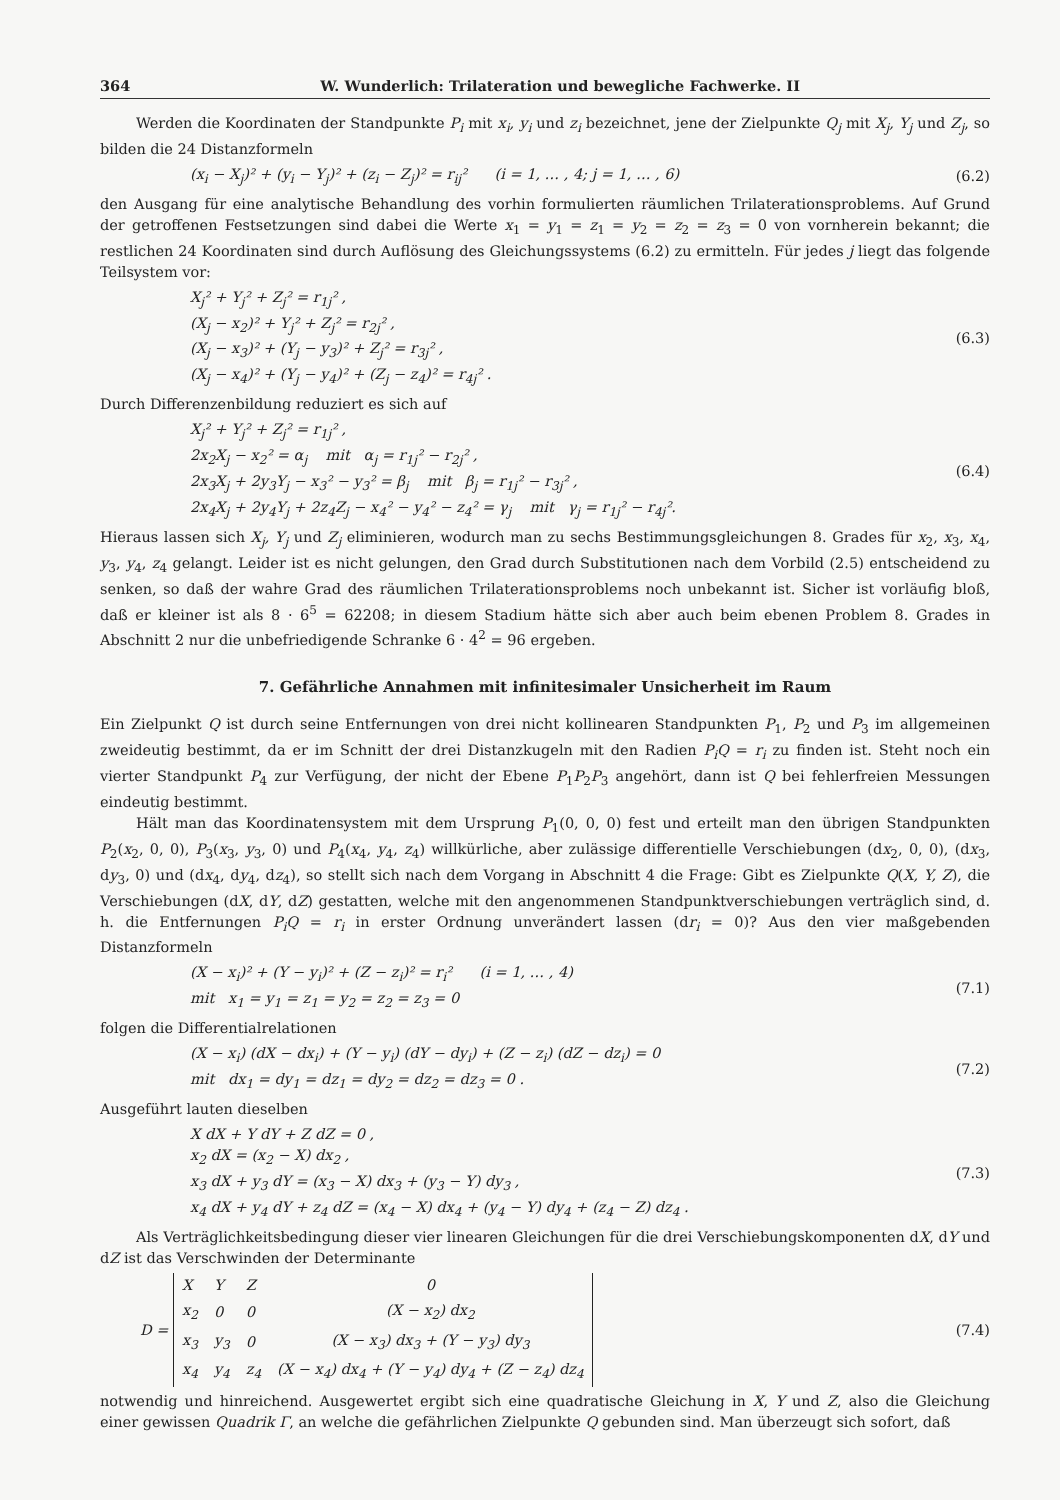364 W. Wunderlich: Trilateration und bewegliche Fachwerke. II
Werden die Koordinaten der Standpunkte P<sub>i</sub> mit x<sub>i</sub>, y<sub>i</sub> und z<sub>i</sub> bezeichnet, jene der Zielpunkte Q<sub>j</sub> mit X<sub>j</sub>, Y<sub>j</sub> und Z<sub>j</sub>, so bilden die 24 Distanzformeln
(x<sub>i</sub> − X<sub>j</sub>)² + (y<sub>i</sub> − Y<sub>j</sub>)² + (z<sub>i</sub> − Z<sub>j</sub>)² = r<sub>ij</sub>² (i = 1, … , 4; j = 1, … , 6)
(6.2)
den Ausgang für eine analytische Behandlung des vorhin formulierten räumlichen Trilaterationsproblems. Auf Grund der getroffenen Festsetzungen sind dabei die Werte x<sub>1</sub> = y<sub>1</sub> = z<sub>1</sub> = y<sub>2</sub> = z<sub>2</sub> = z<sub>3</sub> = 0 von vornherein bekannt; die restlichen 24 Koordinaten sind durch Auflösung des Gleichungssystems (6.2) zu ermitteln. Für jedes j liegt das folgende Teilsystem vor:
X<sub>j</sub>² + Y<sub>j</sub>² + Z<sub>j</sub>² = r<sub>1j</sub>² ,
(X<sub>j</sub> − x<sub>2</sub>)² + Y<sub>j</sub>² + Z<sub>j</sub>² = r<sub>2j</sub>² ,
(X<sub>j</sub> − x<sub>3</sub>)² + (Y<sub>j</sub> − y<sub>3</sub>)² + Z<sub>j</sub>² = r<sub>3j</sub>² ,
(X<sub>j</sub> − x<sub>4</sub>)² + (Y<sub>j</sub> − y<sub>4</sub>)² + (Z<sub>j</sub> − z<sub>4</sub>)² = r<sub>4j</sub>² .
(6.3)
Durch Differenzenbildung reduziert es sich auf
X<sub>j</sub>² + Y<sub>j</sub>² + Z<sub>j</sub>² = r<sub>1j</sub>² ,
2x<sub>2</sub>X<sub>j</sub> − x<sub>2</sub>² = α<sub>j</sub> mit α<sub>j</sub> = r<sub>1j</sub>² − r<sub>2j</sub>² ,
2x<sub>3</sub>X<sub>j</sub> + 2y<sub>3</sub>Y<sub>j</sub> − x<sub>3</sub>² − y<sub>3</sub>² = β<sub>j</sub> mit β<sub>j</sub> = r<sub>1j</sub>² − r<sub>3j</sub>² ,
2x<sub>4</sub>X<sub>j</sub> + 2y<sub>4</sub>Y<sub>j</sub> + 2z<sub>4</sub>Z<sub>j</sub> − x<sub>4</sub>² − y<sub>4</sub>² − z<sub>4</sub>² = γ<sub>j</sub> mit γ<sub>j</sub> = r<sub>1j</sub>² − r<sub>4j</sub>².
(6.4)
Hieraus lassen sich X<sub>j</sub>, Y<sub>j</sub> und Z<sub>j</sub> eliminieren, wodurch man zu sechs Bestimmungsgleichungen 8. Grades für x<sub>2</sub>, x<sub>3</sub>, x<sub>4</sub>, y<sub>3</sub>, y<sub>4</sub>, z<sub>4</sub> gelangt. Leider ist es nicht gelungen, den Grad durch Substitutionen nach dem Vorbild (2.5) entscheidend zu senken, so daß der wahre Grad des räumlichen Trilaterationsproblems noch unbekannt ist. Sicher ist vorläufig bloß, daß er kleiner ist als 8 · 6<sup>5</sup> = 62208; in diesem Stadium hätte sich aber auch beim ebenen Problem 8. Grades in Abschnitt 2 nur die unbefriedigende Schranke 6 · 4<sup>2</sup> = 96 ergeben.
7. Gefährliche Annahmen mit infinitesimaler Unsicherheit im Raum
Ein Zielpunkt Q ist durch seine Entfernungen von drei nicht kollinearen Standpunkten P<sub>1</sub>, P<sub>2</sub> und P<sub>3</sub> im allgemeinen zweideutig bestimmt, da er im Schnitt der drei Distanzkugeln mit den Radien P<sub>i</sub>Q = r<sub>i</sub> zu finden ist. Steht noch ein vierter Standpunkt P<sub>4</sub> zur Verfügung, der nicht der Ebene P<sub>1</sub>P<sub>2</sub>P<sub>3</sub> angehört, dann ist Q bei fehlerfreien Messungen eindeutig bestimmt.
Hält man das Koordinatensystem mit dem Ursprung P<sub>1</sub>(0, 0, 0) fest und erteilt man den übrigen Standpunkten P<sub>2</sub>(x<sub>2</sub>, 0, 0), P<sub>3</sub>(x<sub>3</sub>, y<sub>3</sub>, 0) und P<sub>4</sub>(x<sub>4</sub>, y<sub>4</sub>, z<sub>4</sub>) willkürliche, aber zulässige differentielle Verschiebungen (dx<sub>2</sub>, 0, 0), (dx<sub>3</sub>, dy<sub>3</sub>, 0) und (dx<sub>4</sub>, dy<sub>4</sub>, dz<sub>4</sub>), so stellt sich nach dem Vorgang in Abschnitt 4 die Frage: Gibt es Zielpunkte Q(X, Y, Z), die Verschiebungen (dX, dY, dZ) gestatten, welche mit den angenommenen Standpunktverschiebungen verträglich sind, d. h. die Entfernungen P<sub>i</sub>Q = r<sub>i</sub> in erster Ordnung unverändert lassen (dr<sub>i</sub> = 0)? Aus den vier maßgebenden Distanzformeln
(X − x<sub>i</sub>)² + (Y − y<sub>i</sub>)² + (Z − z<sub>i</sub>)² = r<sub>i</sub>² (i = 1, … , 4)
mit x<sub>1</sub> = y<sub>1</sub> = z<sub>1</sub> = y<sub>2</sub> = z<sub>2</sub> = z<sub>3</sub> = 0
(7.1)
folgen die Differentialrelationen
(X − x<sub>i</sub>) (dX − dx<sub>i</sub>) + (Y − y<sub>i</sub>) (dY − dy<sub>i</sub>) + (Z − z<sub>i</sub>) (dZ − dz<sub>i</sub>) = 0
mit dx<sub>1</sub> = dy<sub>1</sub> = dz<sub>1</sub> = dy<sub>2</sub> = dz<sub>2</sub> = dz<sub>3</sub> = 0 .
(7.2)
Ausgeführt lauten dieselben
X dX + Y dY + Z dZ = 0 ,
x<sub>2</sub> dX = (x<sub>2</sub> − X) dx<sub>2</sub> ,
x<sub>3</sub> dX + y<sub>3</sub> dY = (x<sub>3</sub> − X) dx<sub>3</sub> + (y<sub>3</sub> − Y) dy<sub>3</sub> ,
x<sub>4</sub> dX + y<sub>4</sub> dY + z<sub>4</sub> dZ = (x<sub>4</sub> − X) dx<sub>4</sub> + (y<sub>4</sub> − Y) dy<sub>4</sub> + (z<sub>4</sub> − Z) dz<sub>4</sub> .
(7.3)
Als Verträglichkeitsbedingung dieser vier linearen Gleichungen für die drei Verschiebungskomponenten dX, dY und dZ ist das Verschwinden der Determinante
D =
| X | Y | Z | 0 |
| x<sub>2</sub> | 0 | 0 | (X − x<sub>2</sub>) dx<sub>2</sub> |
| x<sub>3</sub> | y<sub>3</sub> | 0 | (X − x<sub>3</sub>) dx<sub>3</sub> + (Y − y<sub>3</sub>) dy<sub>3</sub> |
| x<sub>4</sub> | y<sub>4</sub> | z<sub>4</sub> | (X − x<sub>4</sub>) dx<sub>4</sub> + (Y − y<sub>4</sub>) dy<sub>4</sub> + (Z − z<sub>4</sub>) dz<sub>4</sub> |
(7.4)
notwendig und hinreichend. Ausgewertet ergibt sich eine quadratische Gleichung in X, Y und Z, also die Gleichung einer gewissen Quadrik Γ, an welche die gefährlichen Zielpunkte Q gebunden sind. Man überzeugt sich sofort, daß